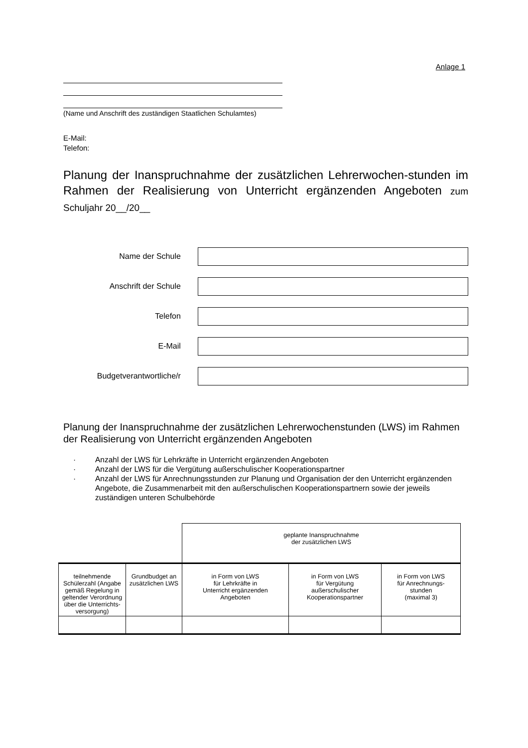Anlage 1
(Name und Anschrift des zuständigen Staatlichen Schulamtes)
E-Mail:
Telefon:
Planung der Inanspruchnahme der zusätzlichen Lehrerwochen-stunden im Rahmen der Realisierung von Unterricht ergänzenden Angeboten zum Schuljahr 20__/20__
Name der Schule
Anschrift der Schule
Telefon
E-Mail
Budgetverantwortliche/r
Planung der Inanspruchnahme der zusätzlichen Lehrerwochenstunden (LWS) im Rahmen der Realisierung von Unterricht ergänzenden Angeboten
· Anzahl der LWS für Lehrkräfte in Unterricht ergänzenden Angeboten
· Anzahl der LWS für die Vergütung außerschulischer Kooperationspartner
· Anzahl der LWS für Anrechnungsstunden zur Planung und Organisation der den Unterricht ergänzenden Angebote, die Zusammenarbeit mit den außerschulischen Kooperationspartnern sowie der jeweils zuständigen unteren Schulbehörde
| | | geplante Inanspruchnahme der zusätzlichen LWS | | |
| --- | --- | --- | --- | --- |
| teilnehmende Schülerzahl (Angabe gemäß Regelung in geltender Verordnung über die Unterrichts-versorgung) | Grundbudget an zusätzlichen LWS | in Form von LWS für Lehrkräfte in Unterricht ergänzenden Angeboten | in Form von LWS für Vergütung außerschulischer Kooperationspartner | in Form von LWS für Anrechnungs- stunden (maximal 3) |